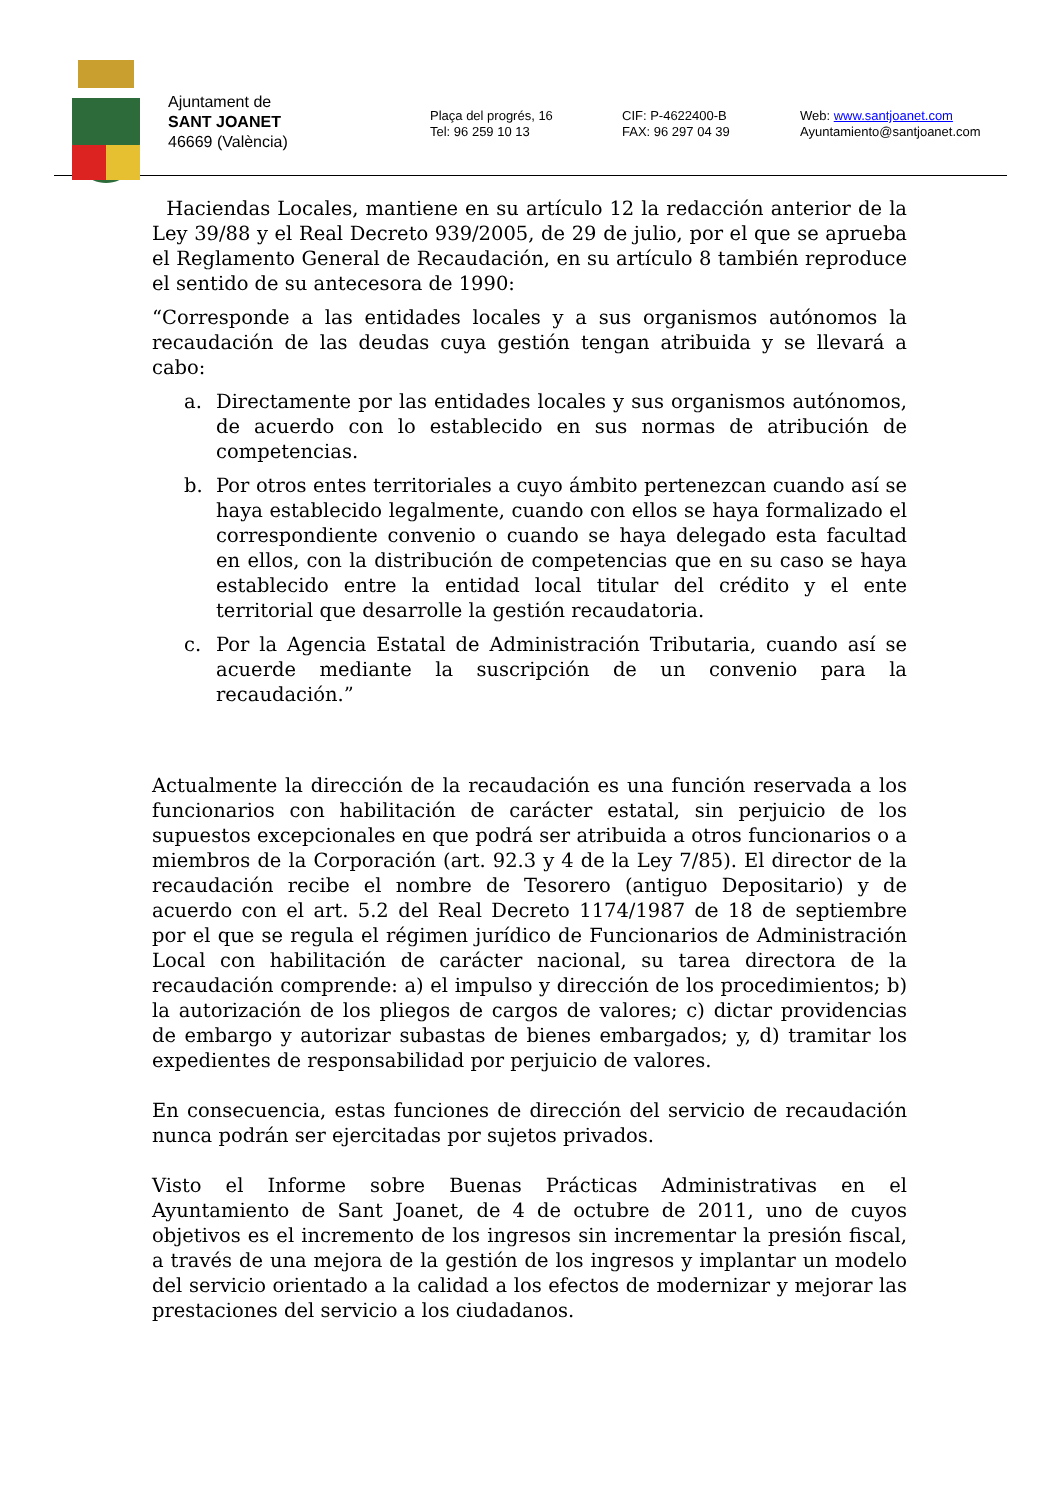Ajuntament de
SANT JOANET
46669 (València)
Plaça del progrés, 16
Tel: 96 259 10 13
CIF: P-4622400-B
FAX: 96 297 04 39
Web: www.santjoanet.com
Ayuntamiento@santjoanet.com
Haciendas Locales, mantiene en su artículo 12 la redacción anterior de la Ley 39/88 y el Real Decreto 939/2005, de 29 de julio, por el que se aprueba el Reglamento General de Recaudación, en su artículo 8 también reproduce el sentido de su antecesora de 1990:
“Corresponde a las entidades locales y a sus organismos autónomos la recaudación de las deudas cuya gestión tengan atribuida y se llevará a cabo:
a. Directamente por las entidades locales y sus organismos autónomos, de acuerdo con lo establecido en sus normas de atribución de competencias.
b. Por otros entes territoriales a cuyo ámbito pertenezcan cuando así se haya establecido legalmente, cuando con ellos se haya formalizado el correspondiente convenio o cuando se haya delegado esta facultad en ellos, con la distribución de competencias que en su caso se haya establecido entre la entidad local titular del crédito y el ente territorial que desarrolle la gestión recaudatoria.
c. Por la Agencia Estatal de Administración Tributaria, cuando así se acuerde mediante la suscripción de un convenio para la recaudación.”
Actualmente la dirección de la recaudación es una función reservada a los funcionarios con habilitación de carácter estatal, sin perjuicio de los supuestos excepcionales en que podrá ser atribuida a otros funcionarios o a miembros de la Corporación (art. 92.3 y 4 de la Ley 7/85). El director de la recaudación recibe el nombre de Tesorero (antiguo Depositario) y de acuerdo con el art. 5.2 del Real Decreto 1174/1987 de 18 de septiembre por el que se regula el régimen jurídico de Funcionarios de Administración Local con habilitación de carácter nacional, su tarea directora de la recaudación comprende: a) el impulso y dirección de los procedimientos; b) la autorización de los pliegos de cargos de valores; c) dictar providencias de embargo y autorizar subastas de bienes embargados; y, d) tramitar los expedientes de responsabilidad por perjuicio de valores.
En consecuencia, estas funciones de dirección del servicio de recaudación nunca podrán ser ejercitadas por sujetos privados.
Visto el Informe sobre Buenas Prácticas Administrativas en el Ayuntamiento de Sant Joanet, de 4 de octubre de 2011, uno de cuyos objetivos es el incremento de los ingresos sin incrementar la presión fiscal, a través de una mejora de la gestión de los ingresos y implantar un modelo del servicio orientado a la calidad a los efectos de modernizar y mejorar las prestaciones del servicio a los ciudadanos.